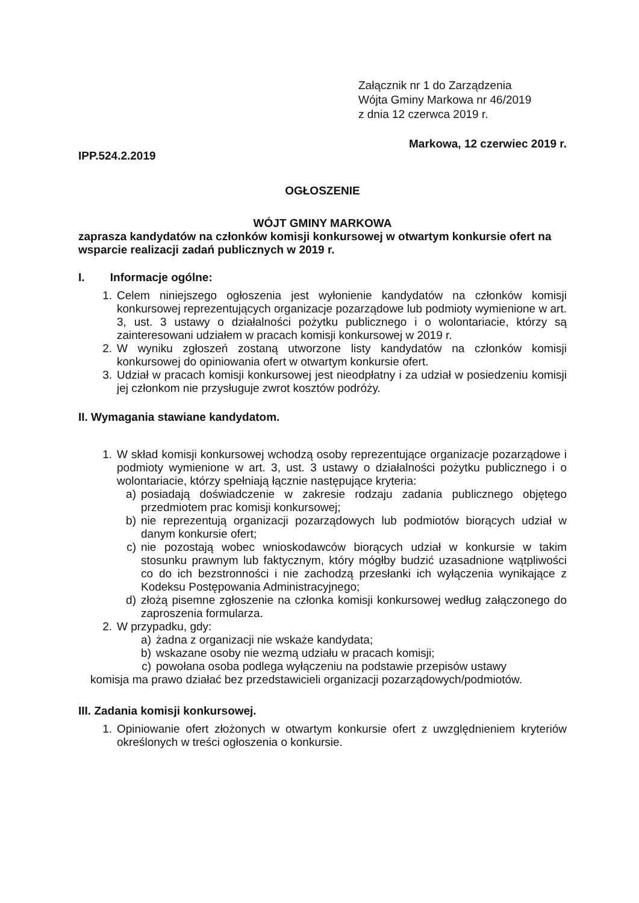Załącznik nr 1 do Zarządzenia
Wójta Gminy Markowa nr 46/2019
z dnia 12 czerwca 2019 r.
IPP.524.2.2019 Markowa, 12 czerwiec 2019 r.
OGŁOSZENIE
WÓJT GMINY MARKOWA
zaprasza kandydatów na członków komisji konkursowej w otwartym konkursie ofert na wsparcie realizacji zadań publicznych w 2019 r.
I. Informacje ogólne:
1. Celem niniejszego ogłoszenia jest wyłonienie kandydatów na członków komisji konkursowej reprezentujących organizacje pozarządowe lub podmioty wymienione w art. 3, ust. 3 ustawy o działalności pożytku publicznego i o wolontariacie, którzy są zainteresowani udziałem w pracach komisji konkursowej w 2019 r.
2. W wyniku zgłoszeń zostaną utworzone listy kandydatów na członków komisji konkursowej do opiniowania ofert w otwartym konkursie ofert.
3. Udział w pracach komisji konkursowej jest nieodpłatny i za udział w posiedzeniu komisji jej członkom nie przysługuje zwrot kosztów podróży.
II. Wymagania stawiane kandydatom.
1. W skład komisji konkursowej wchodzą osoby reprezentujące organizacje pozarządowe i podmioty wymienione w art. 3, ust. 3 ustawy o działalności pożytku publicznego i o wolontariacie, którzy spełniają łącznie następujące kryteria:
a) posiadają doświadczenie w zakresie rodzaju zadania publicznego objętego przedmiotem prac komisji konkursowej;
b) nie reprezentują organizacji pozarządowych lub podmiotów biorących udział w danym konkursie ofert;
c) nie pozostają wobec wnioskodawców biorących udział w konkursie w takim stosunku prawnym lub faktycznym, który mógłby budzić uzasadnione wątpliwości co do ich bezstronności i nie zachodzą przesłanki ich wyłączenia wynikające z Kodeksu Postępowania Administracyjnego;
d) złożą pisemne zgłoszenie na członka komisji konkursowej według załączonego do zaproszenia formularza.
2. W przypadku, gdy:
a) żadna z organizacji nie wskaże kandydata;
b) wskazane osoby nie wezmą udziału w pracach komisji;
c) powołana osoba podlega wyłączeniu na podstawie przepisów ustawy
komisja ma prawo działać bez przedstawicieli organizacji pozarządowych/podmiotów.
III. Zadania komisji konkursowej.
1. Opiniowanie ofert złożonych w otwartym konkursie ofert z uwzględnieniem kryteriów określonych w treści ogłoszenia o konkursie.